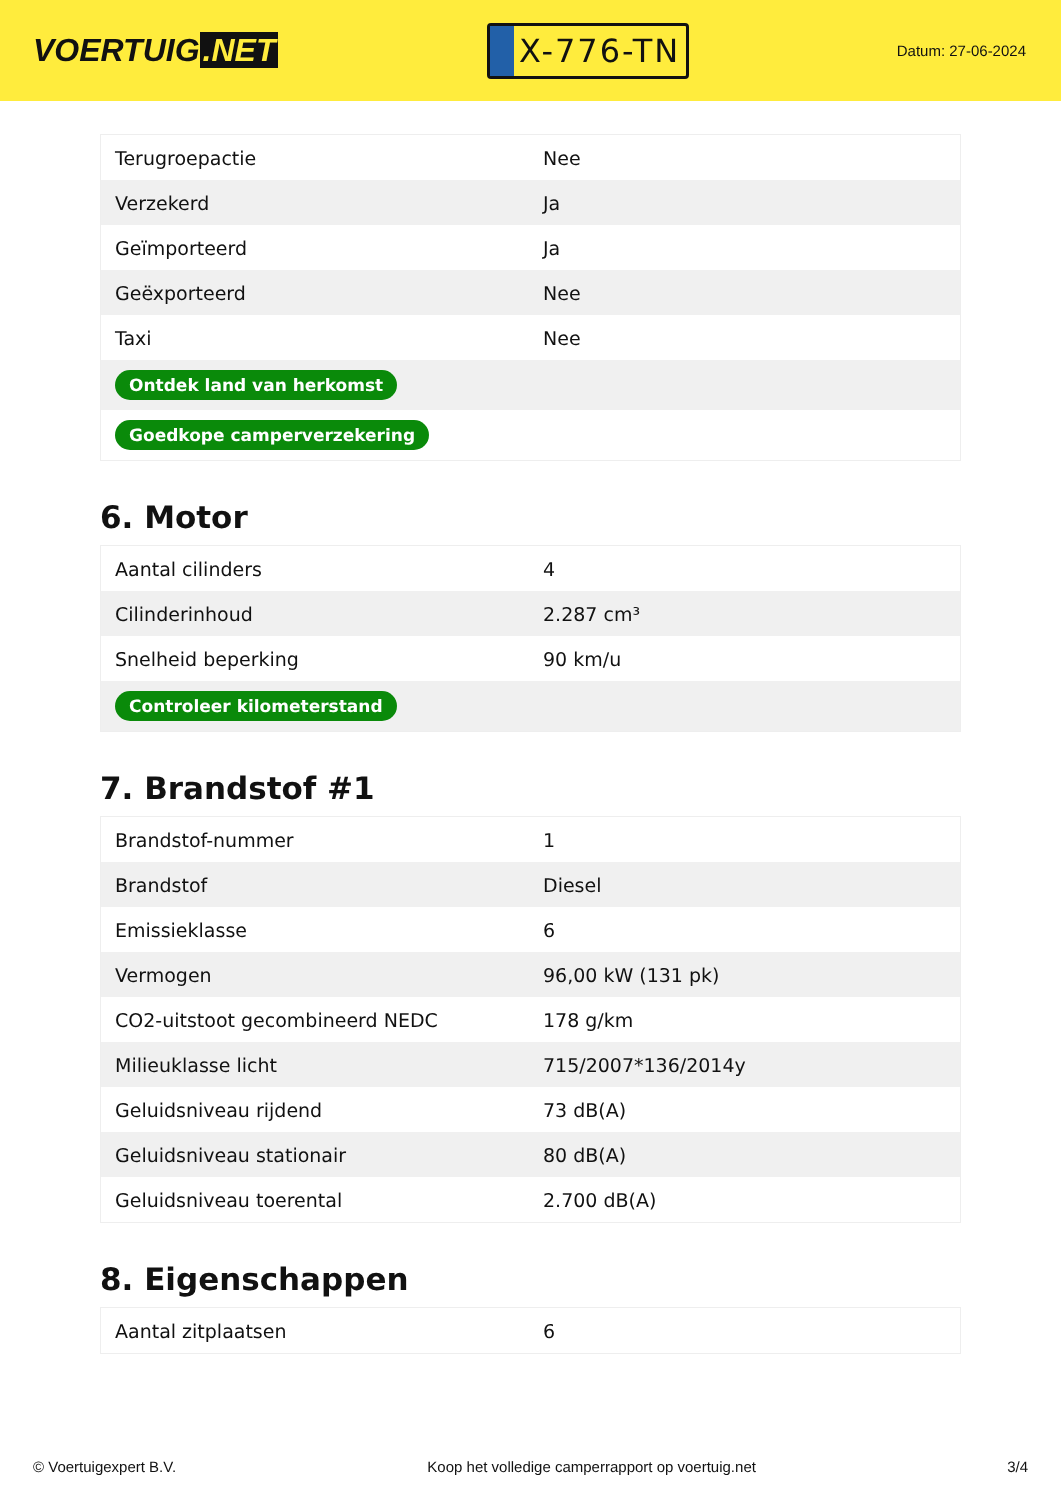VOERTUIG.NET
X-776-TN
Datum: 27-06-2024
| Terugroepactie | Nee |
| Verzekerd | Ja |
| Geïmporteerd | Ja |
| Geëxporteerd | Nee |
| Taxi | Nee |
| Ontdek land van herkomst | |
| Goedkope camperverzekering | |
6. Motor
| Aantal cilinders | 4 |
| Cilinderinhoud | 2.287 cm³ |
| Snelheid beperking | 90 km/u |
| Controleer kilometerstand | |
7. Brandstof #1
| Brandstof-nummer | 1 |
| Brandstof | Diesel |
| Emissieklasse | 6 |
| Vermogen | 96,00 kW (131 pk) |
| CO2-uitstoot gecombineerd NEDC | 178 g/km |
| Milieuklasse licht | 715/2007*136/2014y |
| Geluidsniveau rijdend | 73 dB(A) |
| Geluidsniveau stationair | 80 dB(A) |
| Geluidsniveau toerental | 2.700 dB(A) |
8. Eigenschappen
| Aantal zitplaatsen | 6 |
© Voertuigexpert B.V. Koop het volledige camperrapport op voertuig.net 3/4